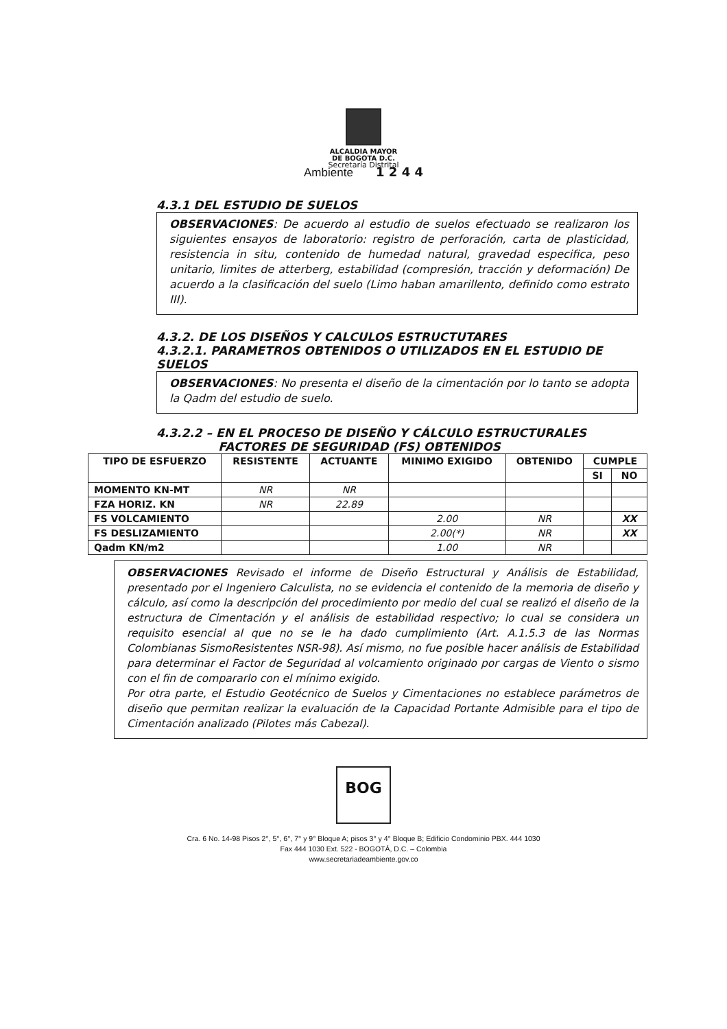ALCALDIA MAYOR
DE BOGOTA D.C.
Secretaría Distrital
Ambiente 1 2 4 4
4.3.1 DEL ESTUDIO DE SUELOS
OBSERVACIONES: De acuerdo al estudio de suelos efectuado se realizaron los siguientes ensayos de laboratorio: registro de perforación, carta de plasticidad, resistencia in situ, contenido de humedad natural, gravedad especifica, peso unitario, limites de atterberg, estabilidad (compresión, tracción y deformación) De acuerdo a la clasificación del suelo (Limo haban amarillento, definido como estrato III).
4.3.2. DE LOS DISEÑOS Y CALCULOS ESTRUCTUTARES
4.3.2.1. PARAMETROS OBTENIDOS O UTILIZADOS EN EL ESTUDIO DE SUELOS
OBSERVACIONES: No presenta el diseño de la cimentación por lo tanto se adopta la Qadm del estudio de suelo.
4.3.2.2 – EN EL PROCESO DE DISEÑO Y CÁLCULO ESTRUCTURALES
FACTORES DE SEGURIDAD (FS) OBTENIDOS
| TIPO DE ESFUERZO | RESISTENTE | ACTUANTE | MINIMO EXIGIDO | OBTENIDO | CUMPLE | |
| --- | --- | --- | --- | --- | --- | --- |
| | | | | | SI | NO |
| MOMENTO KN-MT | NR | NR | | | | |
| FZA HORIZ. KN | NR | 22.89 | | | | |
| FS VOLCAMIENTO | | | 2.00 | NR | | XX |
| FS DESLIZAMIENTO | | | 2.00(*) | NR | | XX |
| Qadm KN/m2 | | | 1.00 | NR | | |
OBSERVACIONES Revisado el informe de Diseño Estructural y Análisis de Estabilidad, presentado por el Ingeniero Calculista, no se evidencia el contenido de la memoria de diseño y cálculo, así como la descripción del procedimiento por medio del cual se realizó el diseño de la estructura de Cimentación y el análisis de estabilidad respectivo; lo cual se considera un requisito esencial al que no se le ha dado cumplimiento (Art. A.1.5.3 de las Normas Colombianas SismoResistentes NSR-98). Así mismo, no fue posible hacer análisis de Estabilidad para determinar el Factor de Seguridad al volcamiento originado por cargas de Viento o sismo con el fin de compararlo con el mínimo exigido.
Por otra parte, el Estudio Geotécnico de Suelos y Cimentaciones no establece parámetros de diseño que permitan realizar la evaluación de la Capacidad Portante Admisible para el tipo de Cimentación analizado (Pilotes más Cabezal).
BOG
Cra. 6 No. 14-98 Pisos 2°, 5°, 6°, 7° y 9° Bloque A; pisos 3° y 4° Bloque B; Edificio Condominio PBX. 444 1030
Fax 444 1030 Ext. 522 - BOGOTÁ, D.C. – Colombia
www.secretariadeambiente.gov.co